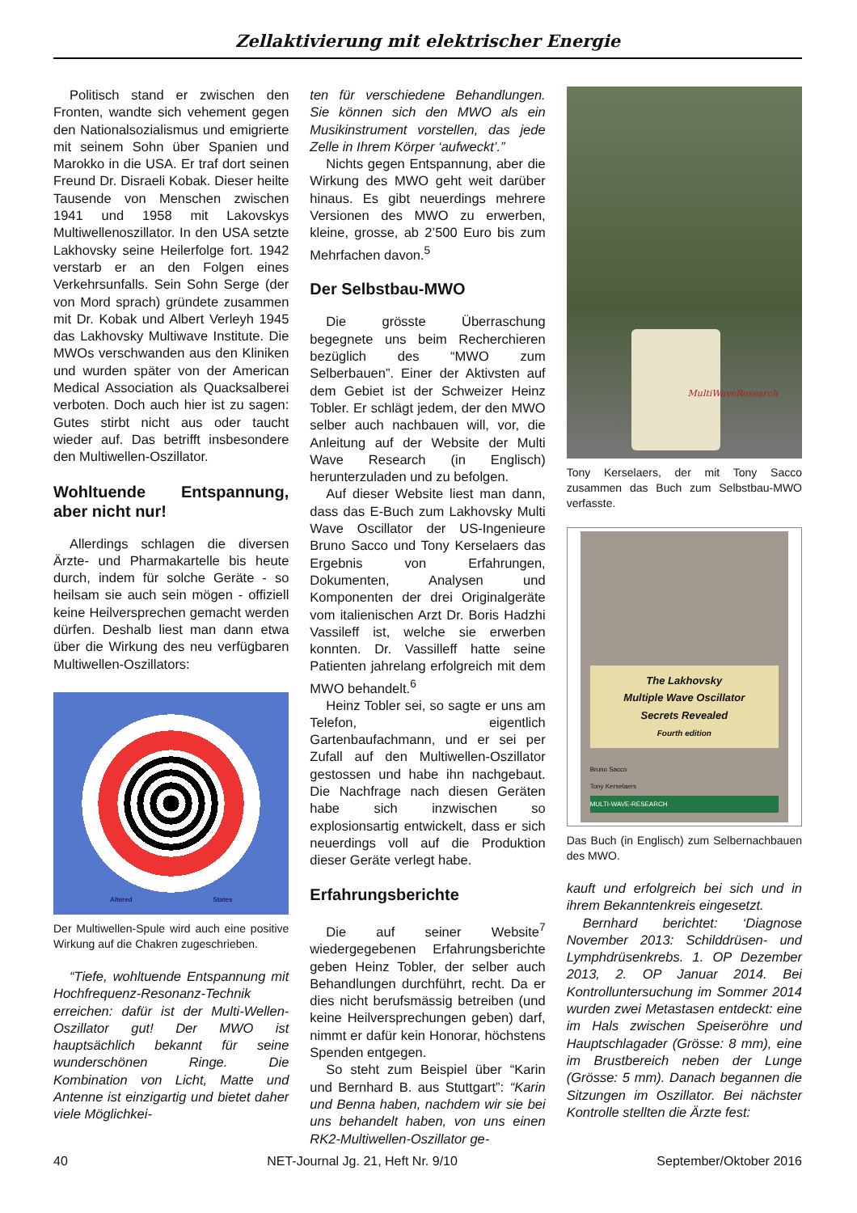Zellaktivierung mit elektrischer Energie
Politisch stand er zwischen den Fronten, wandte sich vehement gegen den Nationalsozialismus und emigrierte mit seinem Sohn über Spanien und Marokko in die USA. Er traf dort seinen Freund Dr. Disraeli Kobak. Dieser heilte Tausende von Menschen zwischen 1941 und 1958 mit Lakovskys Multiwellenoszillator. In den USA setzte Lakhovsky seine Heilerfolge fort. 1942 verstarb er an den Folgen eines Verkehrsunfalls. Sein Sohn Serge (der von Mord sprach) gründete zusammen mit Dr. Kobak und Albert Verleyh 1945 das Lakhovsky Multiwave Institute. Die MWOs verschwanden aus den Kliniken und wurden später von der American Medical Association als Quacksalberei verboten. Doch auch hier ist zu sagen: Gutes stirbt nicht aus oder taucht wieder auf. Das betrifft insbesondere den Multiwellen-Oszillator.
Wohltuende Entspannung, aber nicht nur!
Allerdings schlagen die diversen Ärzte- und Pharmakartelle bis heute durch, indem für solche Geräte - so heilsam sie auch sein mögen - offiziell keine Heilversprechen gemacht werden dürfen. Deshalb liest man dann etwa über die Wirkung des neu verfügbaren Multiwellen-Oszillators:
Altered States
Der Multiwellen-Spule wird auch eine positive Wirkung auf die Chakren zugeschrieben.
“Tiefe, wohltuende Entspannung mit Hochfrequenz-Resonanz-Technik erreichen: dafür ist der Multi-Wellen-Oszillator gut! Der MWO ist hauptsächlich bekannt für seine wunderschönen Ringe. Die Kombination von Licht, Matte und Antenne ist einzigartig und bietet daher viele Möglichkei-
ten für verschiedene Behandlungen. Sie können sich den MWO als ein Musikinstrument vorstellen, das jede Zelle in Ihrem Körper ‘aufweckt’.”
Nichts gegen Entspannung, aber die Wirkung des MWO geht weit darüber hinaus. Es gibt neuerdings mehrere Versionen des MWO zu erwerben, kleine, grosse, ab 2’500 Euro bis zum Mehrfachen davon.<sup>5</sup>
Der Selbstbau-MWO
Die grösste Überraschung begegnete uns beim Recherchieren bezüglich des “MWO zum Selberbauen”. Einer der Aktivsten auf dem Gebiet ist der Schweizer Heinz Tobler. Er schlägt jedem, der den MWO selber auch nachbauen will, vor, die Anleitung auf der Website der Multi Wave Research (in Englisch) herunterzuladen und zu befolgen.
Auf dieser Website liest man dann, dass das E-Buch zum Lakhovsky Multi Wave Oscillator der US-Ingenieure Bruno Sacco und Tony Kerselaers das Ergebnis von Erfahrungen, Dokumenten, Analysen und Komponenten der drei Originalgeräte vom italienischen Arzt Dr. Boris Hadzhi Vassileff ist, welche sie erwerben konnten. Dr. Vassilleff hatte seine Patienten jahrelang erfolgreich mit dem MWO behandelt.<sup>6</sup>
Heinz Tobler sei, so sagte er uns am Telefon, eigentlich Gartenbaufachmann, und er sei per Zufall auf den Multiwellen-Oszillator gestossen und habe ihn nachgebaut. Die Nachfrage nach diesen Geräten habe sich inzwischen so explosionsartig entwickelt, dass er sich neuerdings voll auf die Produktion dieser Geräte verlegt habe.
Erfahrungsberichte
Die auf seiner Website<sup>7</sup> wiedergegebenen Erfahrungsberichte geben Heinz Tobler, der selber auch Behandlungen durchführt, recht. Da er dies nicht berufsmässig betreiben (und keine Heilversprechungen geben) darf, nimmt er dafür kein Honorar, höchstens Spenden entgegen.
So steht zum Beispiel über “Karin und Bernhard B. aus Stuttgart”: “Karin und Benna haben, nachdem wir sie bei uns behandelt haben, von uns einen RK2-Multiwellen-Oszillator ge-
MultiWaveResearch
Tony Kerselaers, der mit Tony Sacco zusammen das Buch zum Selbstbau-MWO verfasste.
The Lakhovsky
Multiple Wave Oscillator
Secrets Revealed
Fourth edition
Bruno Sacco
Tony Kerselaers
MULTI-WAVE-RESEARCH
Das Buch (in Englisch) zum Selbernachbauen des MWO.
kauft und erfolgreich bei sich und in ihrem Bekanntenkreis eingesetzt.
Bernhard berichtet: ‘Diagnose November 2013: Schilddrüsen- und Lymphdrüsenkrebs. 1. OP Dezember 2013, 2. OP Januar 2014. Bei Kontrolluntersuchung im Sommer 2014 wurden zwei Metastasen entdeckt: eine im Hals zwischen Speiseröhre und Hauptschlagader (Grösse: 8 mm), eine im Brustbereich neben der Lunge (Grösse: 5 mm). Danach begannen die Sitzungen im Oszillator. Bei nächster Kontrolle stellten die Ärzte fest:
40 NET-Journal Jg. 21, Heft Nr. 9/10 September/Oktober 2016